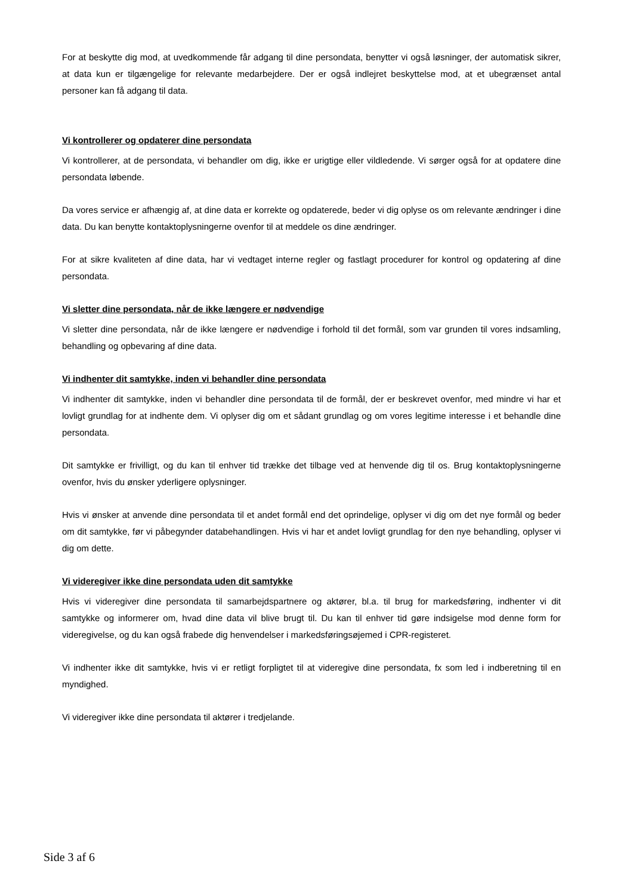For at beskytte dig mod, at uvedkommende får adgang til dine persondata, benytter vi også løsninger, der automatisk sikrer, at data kun er tilgængelige for relevante medarbejdere. Der er også indlejret beskyttelse mod, at et ubegrænset antal personer kan få adgang til data.
Vi kontrollerer og opdaterer dine persondata
Vi kontrollerer, at de persondata, vi behandler om dig, ikke er urigtige eller vildledende. Vi sørger også for at opdatere dine persondata løbende.
Da vores service er afhængig af, at dine data er korrekte og opdaterede, beder vi dig oplyse os om relevante ændringer i dine data. Du kan benytte kontaktoplysningerne ovenfor til at meddele os dine ændringer.
For at sikre kvaliteten af dine data, har vi vedtaget interne regler og fastlagt procedurer for kontrol og opdatering af dine persondata.
Vi sletter dine persondata, når de ikke længere er nødvendige
Vi sletter dine persondata, når de ikke længere er nødvendige i forhold til det formål, som var grunden til vores indsamling, behandling og opbevaring af dine data.
Vi indhenter dit samtykke, inden vi behandler dine persondata
Vi indhenter dit samtykke, inden vi behandler dine persondata til de formål, der er beskrevet ovenfor, med mindre vi har et lovligt grundlag for at indhente dem. Vi oplyser dig om et sådant grundlag og om vores legitime interesse i et behandle dine persondata.
Dit samtykke er frivilligt, og du kan til enhver tid trække det tilbage ved at henvende dig til os. Brug kontaktoplysningerne ovenfor, hvis du ønsker yderligere oplysninger.
Hvis vi ønsker at anvende dine persondata til et andet formål end det oprindelige, oplyser vi dig om det nye formål og beder om dit samtykke, før vi påbegynder databehandlingen. Hvis vi har et andet lovligt grundlag for den nye behandling, oplyser vi dig om dette.
Vi videregiver ikke dine persondata uden dit samtykke
Hvis vi videregiver dine persondata til samarbejdspartnere og aktører, bl.a. til brug for markedsføring, indhenter vi dit samtykke og informerer om, hvad dine data vil blive brugt til. Du kan til enhver tid gøre indsigelse mod denne form for videregivelse, og du kan også frabede dig henvendelser i markedsføringsøjemed i CPR-registeret.
Vi indhenter ikke dit samtykke, hvis vi er retligt forpligtet til at videregive dine persondata, fx som led i indberetning til en myndighed.
Vi videregiver ikke dine persondata til aktører i tredjelande.
Side 3 af 6